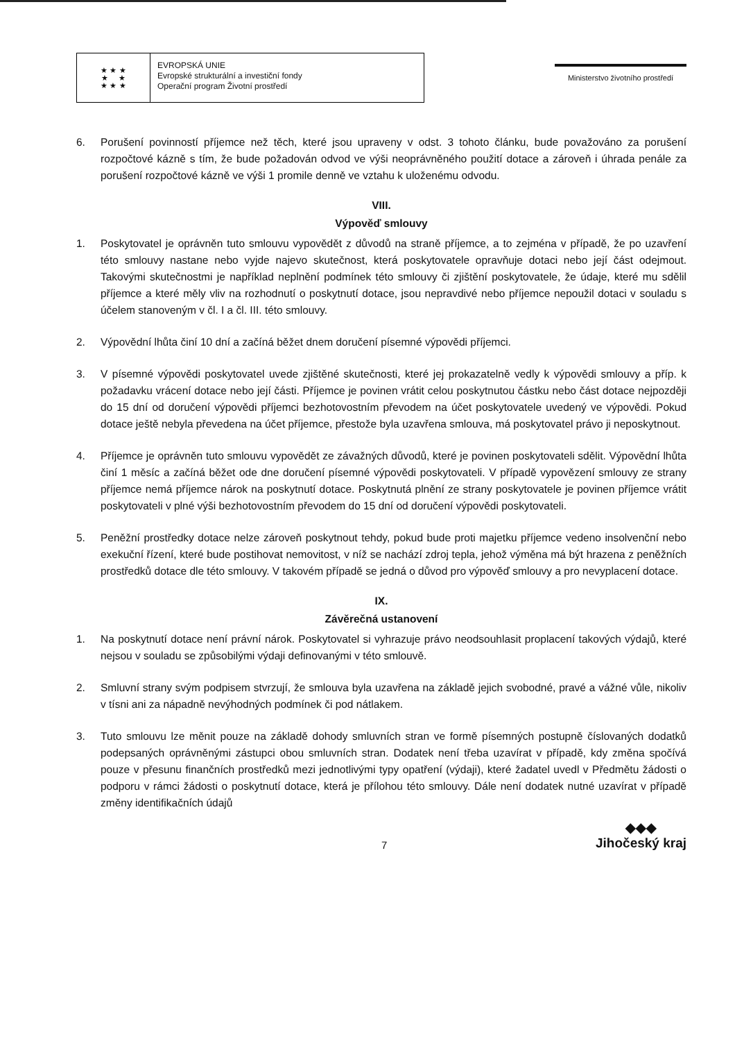★ ★ ★
★ ★
★ ★ ★
EVROPSKÁ UNIE
Evropské strukturální a investiční fondy
Operační program Životní prostředí
Ministerstvo životního prostředí
6. Porušení povinností příjemce než těch, které jsou upraveny v odst. 3 tohoto článku, bude považováno za porušení rozpočtové kázně s tím, že bude požadován odvod ve výši neoprávněného použití dotace a zároveň i úhrada penále za porušení rozpočtové kázně ve výši 1 promile denně ve vztahu k uloženému odvodu.
VIII.
Výpověď smlouvy
1. Poskytovatel je oprávněn tuto smlouvu vypovědět z důvodů na straně příjemce, a to zejména v případě, že po uzavření této smlouvy nastane nebo vyjde najevo skutečnost, která poskytovatele opravňuje dotaci nebo její část odejmout. Takovými skutečnostmi je například neplnění podmínek této smlouvy či zjištění poskytovatele, že údaje, které mu sdělil příjemce a které měly vliv na rozhodnutí o poskytnutí dotace, jsou nepravdivé nebo příjemce nepoužil dotaci v souladu s účelem stanoveným v čl. I a čl. III. této smlouvy.
2. Výpovědní lhůta činí 10 dní a začíná běžet dnem doručení písemné výpovědi příjemci.
3. V písemné výpovědi poskytovatel uvede zjištěné skutečnosti, které jej prokazatelně vedly k výpovědi smlouvy a příp. k požadavku vrácení dotace nebo její části. Příjemce je povinen vrátit celou poskytnutou částku nebo část dotace nejpozději do 15 dní od doručení výpovědi příjemci bezhotovostním převodem na účet poskytovatele uvedený ve výpovědi. Pokud dotace ještě nebyla převedena na účet příjemce, přestože byla uzavřena smlouva, má poskytovatel právo ji neposkytnout.
4. Příjemce je oprávněn tuto smlouvu vypovědět ze závažných důvodů, které je povinen poskytovateli sdělit. Výpovědní lhůta činí 1 měsíc a začíná běžet ode dne doručení písemné výpovědi poskytovateli. V případě vypovězení smlouvy ze strany příjemce nemá příjemce nárok na poskytnutí dotace. Poskytnutá plnění ze strany poskytovatele je povinen příjemce vrátit poskytovateli v plné výši bezhotovostním převodem do 15 dní od doručení výpovědi poskytovateli.
5. Peněžní prostředky dotace nelze zároveň poskytnout tehdy, pokud bude proti majetku příjemce vedeno insolvenční nebo exekuční řízení, které bude postihovat nemovitost, v níž se nachází zdroj tepla, jehož výměna má být hrazena z peněžních prostředků dotace dle této smlouvy. V takovém případě se jedná o důvod pro výpověď smlouvy a pro nevyplacení dotace.
IX.
Závěrečná ustanovení
1. Na poskytnutí dotace není právní nárok. Poskytovatel si vyhrazuje právo neodsouhlasit proplacení takových výdajů, které nejsou v souladu se způsobilými výdaji definovanými v této smlouvě.
2. Smluvní strany svým podpisem stvrzují, že smlouva byla uzavřena na základě jejich svobodné, pravé a vážné vůle, nikoliv v tísni ani za nápadně nevýhodných podmínek či pod nátlakem.
3. Tuto smlouvu lze měnit pouze na základě dohody smluvních stran ve formě písemných postupně číslovaných dodatků podepsaných oprávněnými zástupci obou smluvních stran. Dodatek není třeba uzavírat v případě, kdy změna spočívá pouze v přesunu finančních prostředků mezi jednotlivými typy opatření (výdaji), které žadatel uvedl v Předmětu žádosti o podporu v rámci žádosti o poskytnutí dotace, která je přílohou této smlouvy. Dále není dodatek nutné uzavírat v případě změny identifikačních údajů
7
◆◆◆
Jihočeský kraj